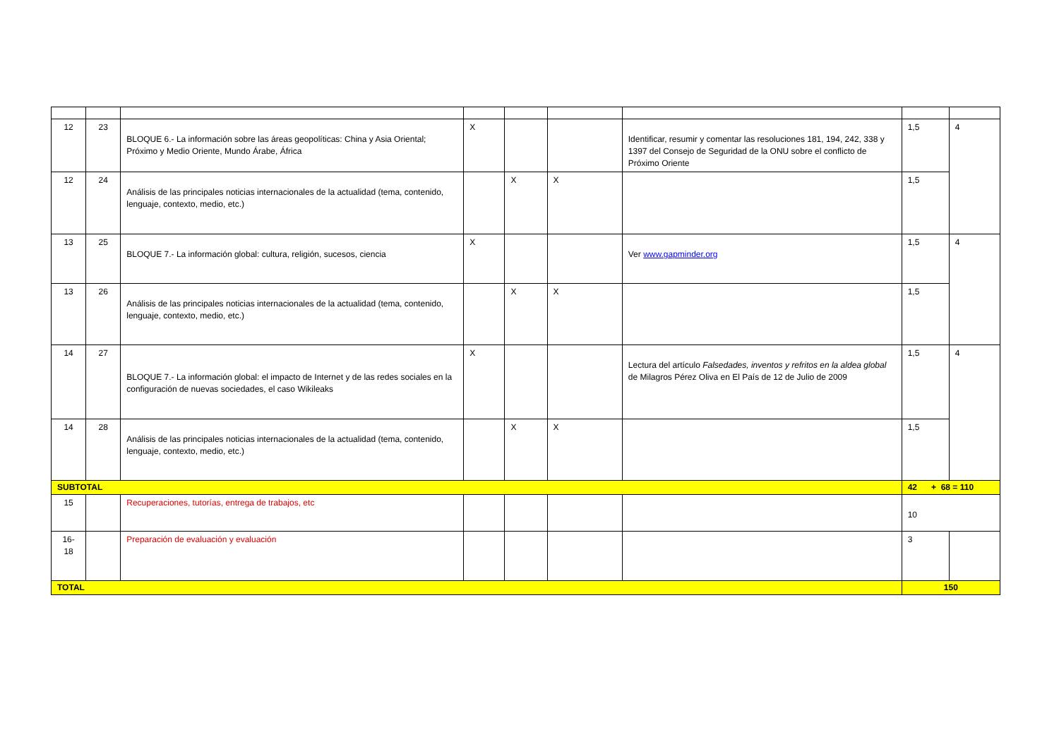| 12 | 23 | BLOQUE 6.- La información sobre las áreas geopolíticas: China y Asia Oriental; Próximo y Medio Oriente, Mundo Árabe, África | X | | | Identificar, resumir y comentar las resoluciones 181, 194, 242, 338 y 1397 del Consejo de Seguridad de la ONU sobre el conflicto de Próximo Oriente | 1,5 | 4 |
| 12 | 24 | Análisis de las principales noticias internacionales de la actualidad (tema, contenido, lenguaje, contexto, medio, etc.) | | X | X | | 1,5 | |
| 13 | 25 | BLOQUE 7.- La información global: cultura, religión, sucesos, ciencia | X | | | Ver www.gapminder.org | 1,5 | 4 |
| 13 | 26 | Análisis de las principales noticias internacionales de la actualidad (tema, contenido, lenguaje, contexto, medio, etc.) | | X | X | | 1,5 | |
| 14 | 27 | BLOQUE 7.- La información global: el impacto de Internet y de las redes sociales en la configuración de nuevas sociedades, el caso Wikileaks | X | | | Lectura del artículo Falsedades, inventos y refritos en la aldea global de Milagros Pérez Oliva en El País de 12 de Julio de 2009 | 1,5 | 4 |
| 14 | 28 | Análisis de las principales noticias internacionales de la actualidad (tema, contenido, lenguaje, contexto, medio, etc.) | | X | X | | 1,5 | |
| SUBTOTAL | | | | | | | 42 + 68 = 110 | |
| 15 | | Recuperaciones, tutorías, entrega de trabajos, etc | | | | | 10 | |
| 16- 18 | | Preparación de evaluación y evaluación | | | | | 3 | |
| TOTAL | | | | | | | 150 | |